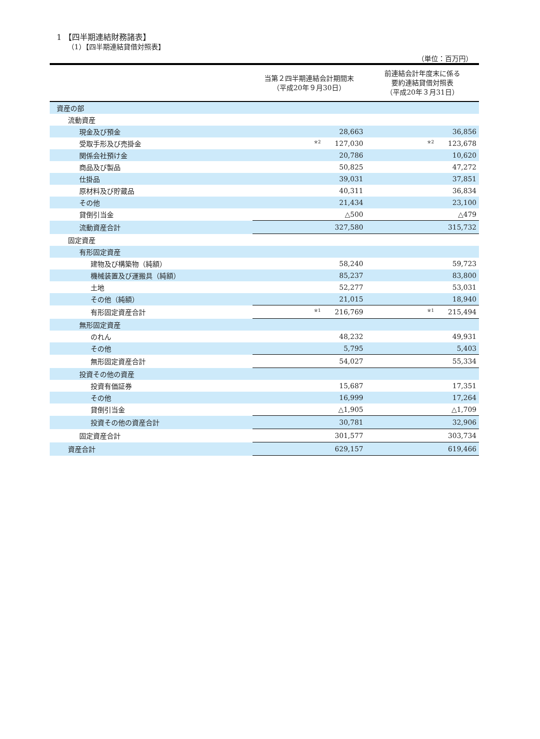1 【四半期連結財務諸表】
（1）【四半期連結貸借対照表】
（単位：百万円）
| | 当第２四半期連結会計期間末 （平成20年９月30日） | 前連結会計年度末に係る 要約連結貸借対照表 （平成20年３月31日） |
| --- | --- | --- |
| 資産の部 | | |
| 流動資産 | | |
| 現金及び預金 | 28,663 | 36,856 |
| 受取手形及び売掛金 | <sup>※2</sup> 127,030 | <sup>※2</sup> 123,678 |
| 関係会社預け金 | 20,786 | 10,620 |
| 商品及び製品 | 50,825 | 47,272 |
| 仕掛品 | 39,031 | 37,851 |
| 原材料及び貯蔵品 | 40,311 | 36,834 |
| その他 | 21,434 | 23,100 |
| 貸倒引当金 | △500 | △479 |
| 流動資産合計 | 327,580 | 315,732 |
| 固定資産 | | |
| 有形固定資産 | | |
| 建物及び構築物（純額） | 58,240 | 59,723 |
| 機械装置及び運搬具（純額） | 85,237 | 83,800 |
| 土地 | 52,277 | 53,031 |
| その他（純額） | 21,015 | 18,940 |
| 有形固定資産合計 | <sup>※1</sup> 216,769 | <sup>※1</sup> 215,494 |
| 無形固定資産 | | |
| のれん | 48,232 | 49,931 |
| その他 | 5,795 | 5,403 |
| 無形固定資産合計 | 54,027 | 55,334 |
| 投資その他の資産 | | |
| 投資有価証券 | 15,687 | 17,351 |
| その他 | 16,999 | 17,264 |
| 貸倒引当金 | △1,905 | △1,709 |
| 投資その他の資産合計 | 30,781 | 32,906 |
| 固定資産合計 | 301,577 | 303,734 |
| 資産合計 | 629,157 | 619,466 |